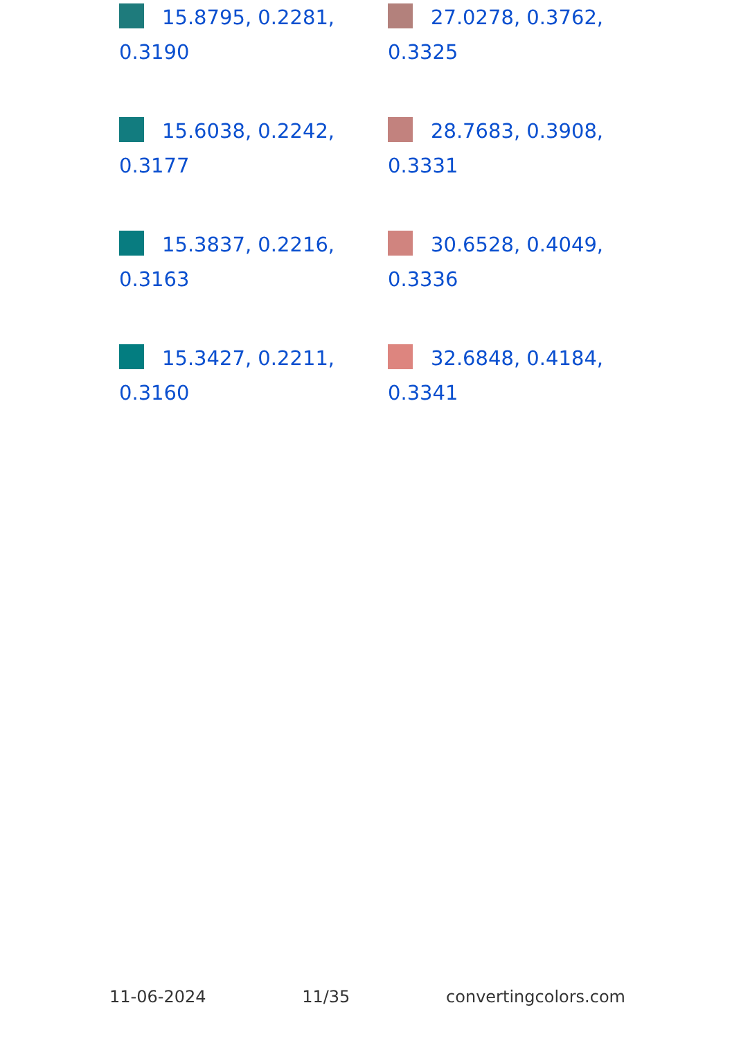15.8795, 0.2281, 0.3190
27.0278, 0.3762, 0.3325
15.6038, 0.2242, 0.3177
28.7683, 0.3908, 0.3331
15.3837, 0.2216, 0.3163
30.6528, 0.4049, 0.3336
15.3427, 0.2211, 0.3160
32.6848, 0.4184, 0.3341
11-06-2024 11/35 convertingcolors.com